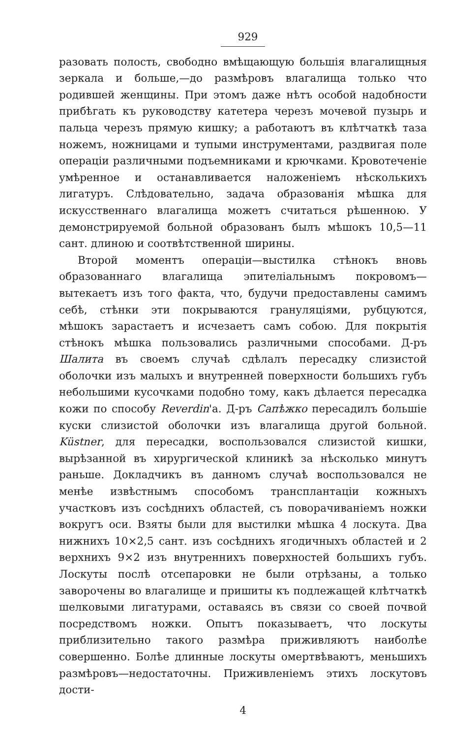929
разовать полость, свободно вмѣщающую большія влагалищныя зеркала и больше,—до размѣровъ влагалища только что родившей женщины. При этомъ даже нѣтъ особой надобности прибѣгать къ руководству катетера черезъ мочевой пузырь и пальца черезъ прямую кишку; а работаютъ въ клѣтчаткѣ таза ножемъ, ножницами и тупыми инструментами, раздвигая поле операціи различными подъемниками и крючками. Кровотеченіе умѣренное и останавливается наложеніемъ нѣсколькихъ лигатуръ. Слѣдовательно, задача образованія мѣшка для искусственнаго влагалища можетъ считаться рѣшенною. У демонстрируемой больной образованъ былъ мѣшокъ 10,5—11 сант. длиною и соотвѣтственной ширины.
Второй моментъ операціи—выстилка стѣнокъ вновь образованнаго влагалища эпителіальнымъ покровомъ—вытекаетъ изъ того факта, что, будучи предоставлены самимъ себѣ, стѣнки эти покрываются грануляціями, рубцуются, мѣшокъ зарастаетъ и исчезаетъ самъ собою. Для покрытія стѣнокъ мѣшка пользовались различными способами. Д-ръ Шалита въ своемъ случаѣ сдѣлалъ пересадку слизистой оболочки изъ малыхъ и внутренней поверхности большихъ губъ небольшими кусочками подобно тому, какъ дѣлается пересадка кожи по способу Reverdin'а. Д-ръ Сапѣжко пересадилъ большіе куски слизистой оболочки изъ влагалища другой больной. Küstner, для пересадки, воспользовался слизистой кишки, вырѣзанной въ хирургической клиникѣ за нѣсколько минутъ раньше. Докладчикъ въ данномъ случаѣ воспользовался не менѣе извѣстнымъ способомъ трансплантаціи кожныхъ участковъ изъ сосѣднихъ областей, съ поворачиваніемъ ножки вокругъ оси. Взяты были для выстилки мѣшка 4 лоскута. Два нижнихъ 10×2,5 сант. изъ сосѣднихъ ягодичныхъ областей и 2 верхнихъ 9×2 изъ внутреннихъ поверхностей большихъ губъ. Лоскуты послѣ отсепаровки не были отрѣзаны, а только заворочены во влагалище и пришиты къ подлежащей клѣтчаткѣ шелковыми лигатурами, оставаясь въ связи со своей почвой посредствомъ ножки. Опытъ показываетъ, что лоскуты приблизительно такого размѣра приживляютъ наиболѣе совершенно. Болѣе длинные лоскуты омертвѣваютъ, меньшихъ размѣровъ—недостаточны. Приживленіемъ этихъ лоскутовъ дости-
4